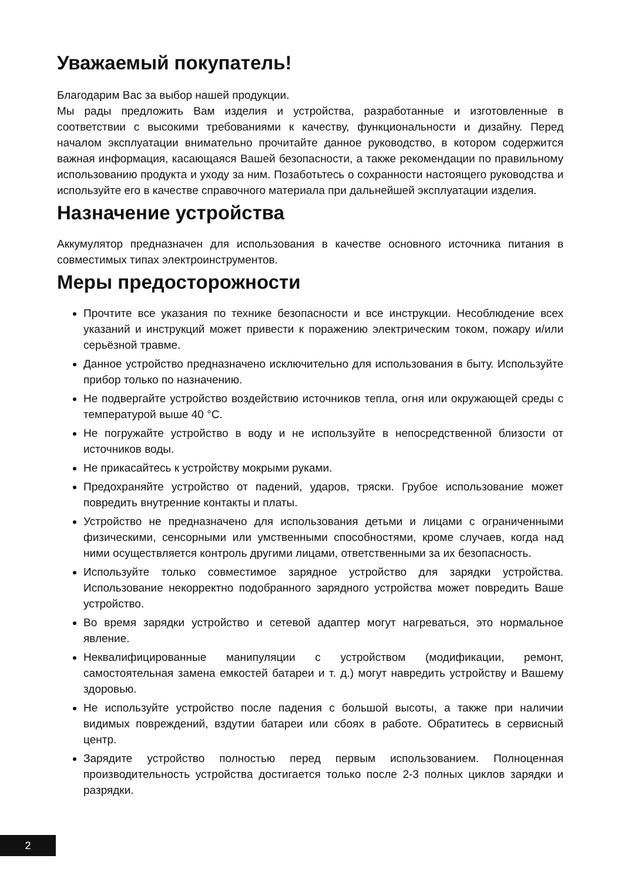Уважаемый покупатель!
Благодарим Вас за выбор нашей продукции.
Мы рады предложить Вам изделия и устройства, разработанные и изготовленные в соответствии с высокими требованиями к качеству, функциональности и дизайну. Перед началом эксплуатации внимательно прочитайте данное руководство, в котором содержится важная информация, касающаяся Вашей безопасности, а также рекомендации по правильному использованию продукта и уходу за ним. Позаботьтесь о сохранности настоящего руководства и используйте его в качестве справочного материала при дальнейшей эксплуатации изделия.
Назначение устройства
Аккумулятор предназначен для использования в качестве основного источника питания в совместимых типах электроинструментов.
Меры предосторожности
Прочтите все указания по технике безопасности и все инструкции. Несоблюдение всех указаний и инструкций может привести к поражению электрическим током, пожару и/или серьёзной травме.
Данное устройство предназначено исключительно для использования в быту. Используйте прибор только по назначению.
Не подвергайте устройство воздействию источников тепла, огня или окружающей среды с температурой выше 40 °C.
Не погружайте устройство в воду и не используйте в непосредственной близости от источников воды.
Не прикасайтесь к устройству мокрыми руками.
Предохраняйте устройство от падений, ударов, тряски. Грубое использование может повредить внутренние контакты и платы.
Устройство не предназначено для использования детьми и лицами с ограниченными физическими, сенсорными или умственными способностями, кроме случаев, когда над ними осуществляется контроль другими лицами, ответственными за их безопасность.
Используйте только совместимое зарядное устройство для зарядки устройства. Использование некорректно подобранного зарядного устройства может повредить Ваше устройство.
Во время зарядки устройство и сетевой адаптер могут нагреваться, это нормальное явление.
Неквалифицированные манипуляции с устройством (модификации, ремонт, самостоятельная замена емкостей батареи и т. д.) могут навредить устройству и Вашему здоровью.
Не используйте устройство после падения с большой высоты, а также при наличии видимых повреждений, вздутии батареи или сбоях в работе. Обратитесь в сервисный центр.
Зарядите устройство полностью перед первым использованием. Полноценная производительность устройства достигается только после 2-3 полных циклов зарядки и разрядки.
2